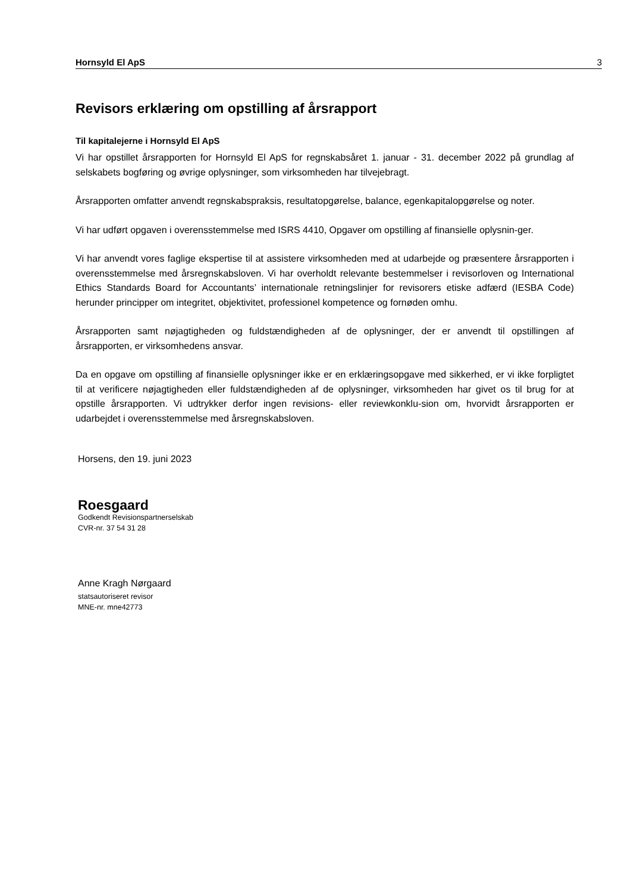Hornsyld El ApS 3
Revisors erklæring om opstilling af årsrapport
Til kapitalejerne i Hornsyld El ApS
Vi har opstillet årsrapporten for Hornsyld El ApS for regnskabsåret 1. januar - 31. december 2022 på grundlag af selskabets bogføring og øvrige oplysninger, som virksomheden har tilvejebragt.
Årsrapporten omfatter anvendt regnskabspraksis, resultatopgørelse, balance, egenkapitalopgørelse og noter.
Vi har udført opgaven i overensstemmelse med ISRS 4410, Opgaver om opstilling af finansielle oplysnin-ger.
Vi har anvendt vores faglige ekspertise til at assistere virksomheden med at udarbejde og præsentere årsrapporten i overensstemmelse med årsregnskabsloven. Vi har overholdt relevante bestemmelser i revisorloven og International Ethics Standards Board for Accountants’ internationale retningslinjer for revisorers etiske adfærd (IESBA Code) herunder principper om integritet, objektivitet, professionel kompetence og fornøden omhu.
Årsrapporten samt nøjagtigheden og fuldstændigheden af de oplysninger, der er anvendt til opstillingen af årsrapporten, er virksomhedens ansvar.
Da en opgave om opstilling af finansielle oplysninger ikke er en erklæringsopgave med sikkerhed, er vi ikke forpligtet til at verificere nøjagtigheden eller fuldstændigheden af de oplysninger, virksomheden har givet os til brug for at opstille årsrapporten. Vi udtrykker derfor ingen revisions- eller reviewkonklu-sion om, hvorvidt årsrapporten er udarbejdet i overensstemmelse med årsregnskabsloven.
Horsens, den 19. juni 2023
Roesgaard
Godkendt Revisionspartnerselskab
CVR-nr. 37 54 31 28
Anne Kragh Nørgaard
statsautoriseret revisor
MNE-nr. mne42773